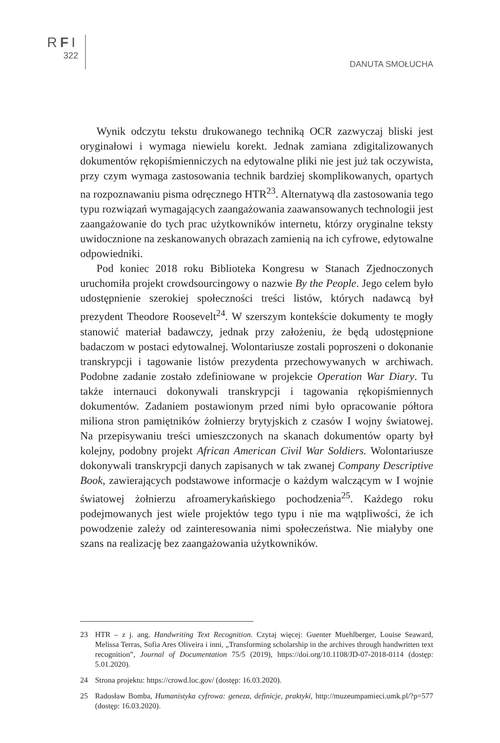RFI
322
DANUTA SMOŁUCHA
Wynik odczytu tekstu drukowanego techniką OCR zazwyczaj bliski jest oryginałowi i wymaga niewielu korekt. Jednak zamiana zdigitalizowanych dokumentów rękopiśmienniczych na edytowalne pliki nie jest już tak oczywista, przy czym wymaga zastosowania technik bardziej skomplikowanych, opartych na rozpoznawaniu pisma odręcznego HTR<sup>23</sup>. Alternatywą dla zastosowania tego typu rozwiązań wymagających zaangażowania zaawansowanych technologii jest zaangażowanie do tych prac użytkowników internetu, którzy oryginalne teksty uwidocznione na zeskanowanych obrazach zamienią na ich cyfrowe, edytowalne odpowiedniki.
Pod koniec 2018 roku Biblioteka Kongresu w Stanach Zjednoczonych uruchomiła projekt crowdsourcingowy o nazwie By the People. Jego celem było udostępnienie szerokiej społeczności treści listów, których nadawcą był prezydent Theodore Roosevelt<sup>24</sup>. W szerszym kontekście dokumenty te mogły stanowić materiał badawczy, jednak przy założeniu, że będą udostępnione badaczom w postaci edytowalnej. Wolontariusze zostali poproszeni o dokonanie transkrypcji i tagowanie listów prezydenta przechowywanych w archiwach. Podobne zadanie zostało zdefiniowane w projekcie Operation War Diary. Tu także internauci dokonywali transkrypcji i tagowania rękopiśmiennych dokumentów. Zadaniem postawionym przed nimi było opracowanie półtora miliona stron pamiętników żołnierzy brytyjskich z czasów I wojny światowej. Na przepisywaniu treści umieszczonych na skanach dokumentów oparty był kolejny, podobny projekt African American Civil War Soldiers. Wolontariusze dokonywali transkrypcji danych zapisanych w tak zwanej Company Descriptive Book, zawierających podstawowe informacje o każdym walczącym w I wojnie światowej żołnierzu afroamerykańskiego pochodzenia<sup>25</sup>. Każdego roku podejmowanych jest wiele projektów tego typu i nie ma wątpliwości, że ich powodzenie zależy od zainteresowania nimi społeczeństwa. Nie miałyby one szans na realizację bez zaangażowania użytkowników.
23 HTR – z j. ang. Handwriting Text Recognition. Czytaj więcej: Guenter Muehlberger, Louise Seaward, Melissa Terras, Sofia Ares Oliveira i inni, „Transforming scholarship in the archives through handwritten text recognition”, Journal of Documentation 75/5 (2019), https://doi.org/10.1108/JD-07-2018-0114 (dostęp: 5.01.2020).
24 Strona projektu: https://crowd.loc.gov/ (dostęp: 16.03.2020).
25 Radosław Bomba, Humanistyka cyfrowa: geneza, definicje, praktyki, http://muzeumpamieci.umk.pl/?p=577 (dostęp: 16.03.2020).